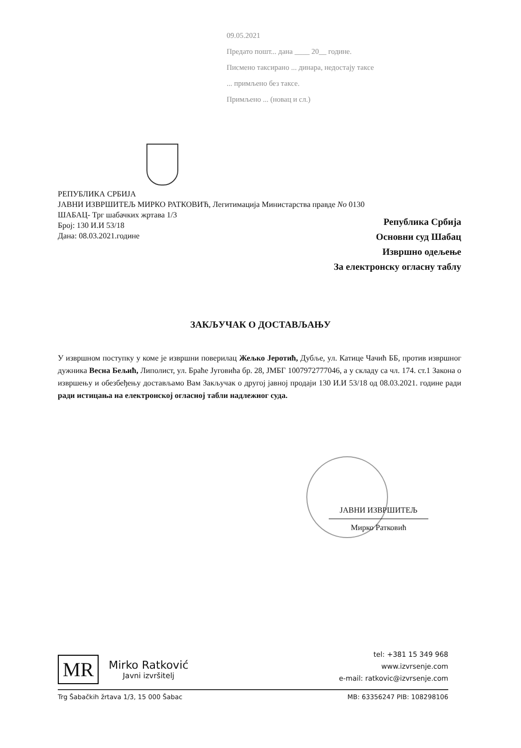09.05.2021
Предато пошт... дана ____ 20__ године.
Писмено таксирано ... динара, недостају таксе
... примљено без таксе.
Примљено ... (новац и сл.)
РЕПУБЛИКА СРБИЈА
ЈАВНИ ИЗВРШИТЕЉ МИРКО РАТКОВИЋ, Легитимација Министарства правде No 0130
ШАБАЦ- Трг шабачких жртава 1/3
Број: 130 И.И 53/18
Дана: 08.03.2021.године
Република Србија
Основни суд Шабац
Извршно одељење
За електронску огласну таблу
ЗАКЉУЧАК О ДОСТАВЉАЊУ
У извршном поступку у коме је извршни поверилац Жељко Јеротић, Дубље, ул. Катице Чачић ББ, против извршног дужника Весна Бељић, Липолист, ул. Браће Југовића бр. 28, ЈМБГ 1007972777046, а у складу са чл. 174. ст.1 Закона о извршењу и обезбеђењу достављамо Вам Закључак о другој јавној продаји 130 И.И 53/18 од 08.03.2021. године ради ради истицања на електронској огласној табли надлежног суда.
ЈАВНИ ИЗВРШИТЕЉ
Мирко Ратковић
MR
Mirko Ratković
Javni izvršitelj
tel: +381 15 349 968
www.izvrsenje.com
e-mail: ratkovic@izvrsenje.com
Trg Šabačkih žrtava 1/3, 15 000 Šabac MB: 63356247 PIB: 108298106